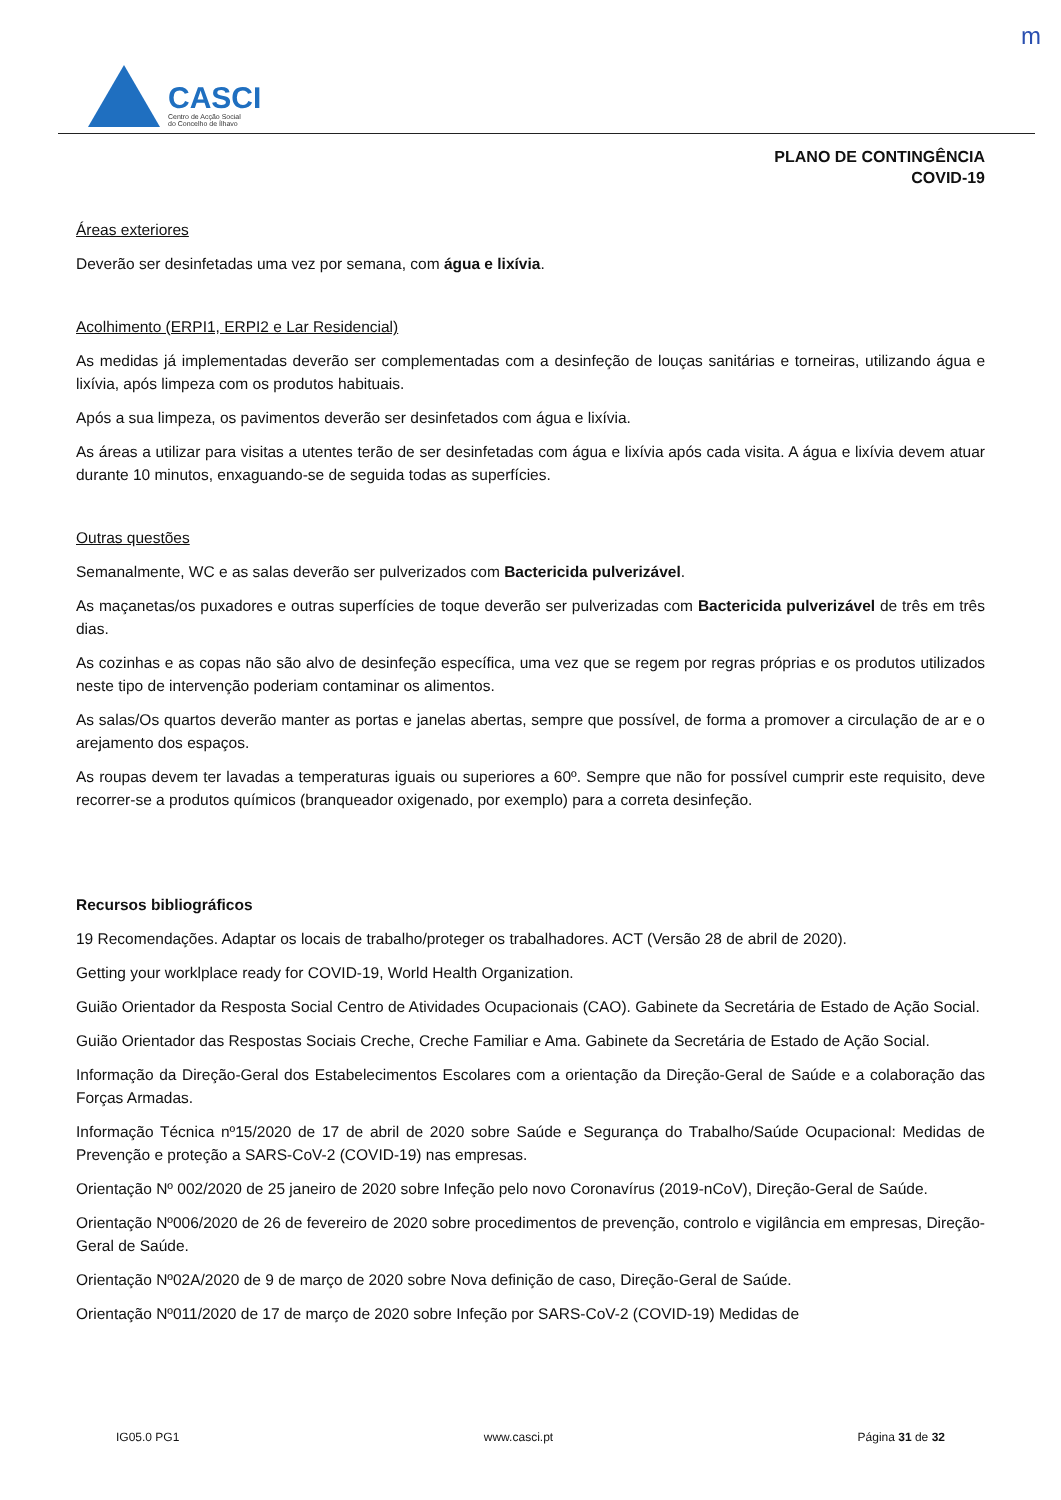m
CASCI
Centro de Acção Social
do Concelho de Ílhavo
PLANO DE CONTINGÊNCIA
COVID-19
Áreas exteriores
Deverão ser desinfetadas uma vez por semana, com água e lixívia.
Acolhimento (ERPI1, ERPI2 e Lar Residencial)
As medidas já implementadas deverão ser complementadas com a desinfeção de louças sanitárias e torneiras, utilizando água e lixívia, após limpeza com os produtos habituais.
Após a sua limpeza, os pavimentos deverão ser desinfetados com água e lixívia.
As áreas a utilizar para visitas a utentes terão de ser desinfetadas com água e lixívia após cada visita. A água e lixívia devem atuar durante 10 minutos, enxaguando-se de seguida todas as superfícies.
Outras questões
Semanalmente, WC e as salas deverão ser pulverizados com Bactericida pulverizável.
As maçanetas/os puxadores e outras superfícies de toque deverão ser pulverizadas com Bactericida pulverizável de três em três dias.
As cozinhas e as copas não são alvo de desinfeção específica, uma vez que se regem por regras próprias e os produtos utilizados neste tipo de intervenção poderiam contaminar os alimentos.
As salas/Os quartos deverão manter as portas e janelas abertas, sempre que possível, de forma a promover a circulação de ar e o arejamento dos espaços.
As roupas devem ter lavadas a temperaturas iguais ou superiores a 60º. Sempre que não for possível cumprir este requisito, deve recorrer-se a produtos químicos (branqueador oxigenado, por exemplo) para a correta desinfeção.
Recursos bibliográficos
19 Recomendações. Adaptar os locais de trabalho/proteger os trabalhadores. ACT (Versão 28 de abril de 2020).
Getting your worklplace ready for COVID-19, World Health Organization.
Guião Orientador da Resposta Social Centro de Atividades Ocupacionais (CAO). Gabinete da Secretária de Estado de Ação Social.
Guião Orientador das Respostas Sociais Creche, Creche Familiar e Ama. Gabinete da Secretária de Estado de Ação Social.
Informação da Direção-Geral dos Estabelecimentos Escolares com a orientação da Direção-Geral de Saúde e a colaboração das Forças Armadas.
Informação Técnica nº15/2020 de 17 de abril de 2020 sobre Saúde e Segurança do Trabalho/Saúde Ocupacional: Medidas de Prevenção e proteção a SARS-CoV-2 (COVID-19) nas empresas.
Orientação Nº 002/2020 de 25 janeiro de 2020 sobre Infeção pelo novo Coronavírus (2019-nCoV), Direção-Geral de Saúde.
Orientação Nº006/2020 de 26 de fevereiro de 2020 sobre procedimentos de prevenção, controlo e vigilância em empresas, Direção-Geral de Saúde.
Orientação Nº02A/2020 de 9 de março de 2020 sobre Nova definição de caso, Direção-Geral de Saúde.
Orientação Nº011/2020 de 17 de março de 2020 sobre Infeção por SARS-CoV-2 (COVID-19) Medidas de
IG05.0 PG1 www.casci.pt Página 31 de 32